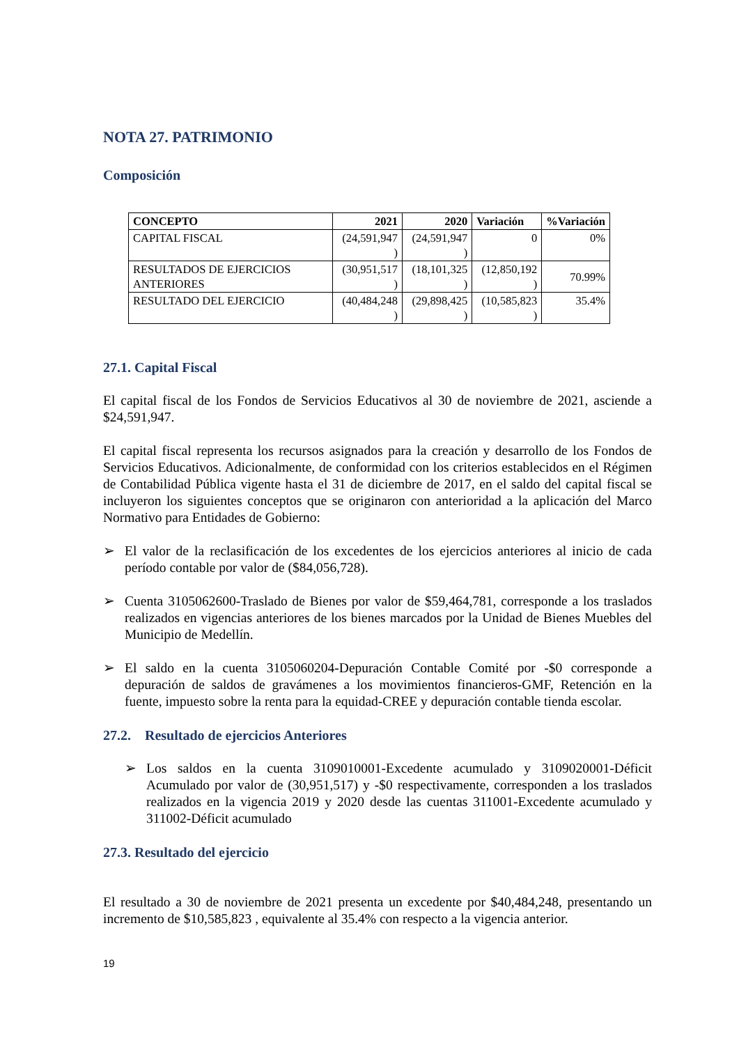NOTA 27. PATRIMONIO
Composición
| CONCEPTO | 2021 | 2020 | Variación | %Variación |
| --- | --- | --- | --- | --- |
| CAPITAL FISCAL | (24,591,947 ) | (24,591,947 ) | 0 | 0% |
| RESULTADOS DE EJERCICIOS ANTERIORES | (30,951,517 ) | (18,101,325 ) | (12,850,192 ) | 70.99% |
| RESULTADO DEL EJERCICIO | (40,484,248 ) | (29,898,425 ) | (10,585,823 ) | 35.4% |
27.1. Capital Fiscal
El capital fiscal de los Fondos de Servicios Educativos al 30 de noviembre de 2021, asciende a $24,591,947.
El capital fiscal representa los recursos asignados para la creación y desarrollo de los Fondos de Servicios Educativos. Adicionalmente, de conformidad con los criterios establecidos en el Régimen de Contabilidad Pública vigente hasta el 31 de diciembre de 2017, en el saldo del capital fiscal se incluyeron los siguientes conceptos que se originaron con anterioridad a la aplicación del Marco Normativo para Entidades de Gobierno:
➢ El valor de la reclasificación de los excedentes de los ejercicios anteriores al inicio de cada período contable por valor de ($84,056,728).
➢ Cuenta 3105062600-Traslado de Bienes por valor de $59,464,781, corresponde a los traslados realizados en vigencias anteriores de los bienes marcados por la Unidad de Bienes Muebles del Municipio de Medellín.
➢ El saldo en la cuenta 3105060204-Depuración Contable Comité por -$0 corresponde a depuración de saldos de gravámenes a los movimientos financieros-GMF, Retención en la fuente, impuesto sobre la renta para la equidad-CREE y depuración contable tienda escolar.
27.2. Resultado de ejercicios Anteriores
➢ Los saldos en la cuenta 3109010001-Excedente acumulado y 3109020001-Déficit Acumulado por valor de (30,951,517) y -$0 respectivamente, corresponden a los traslados realizados en la vigencia 2019 y 2020 desde las cuentas 311001-Excedente acumulado y 311002-Déficit acumulado
27.3. Resultado del ejercicio
El resultado a 30 de noviembre de 2021 presenta un excedente por $40,484,248, presentando un incremento de $10,585,823 , equivalente al 35.4% con respecto a la vigencia anterior.
19